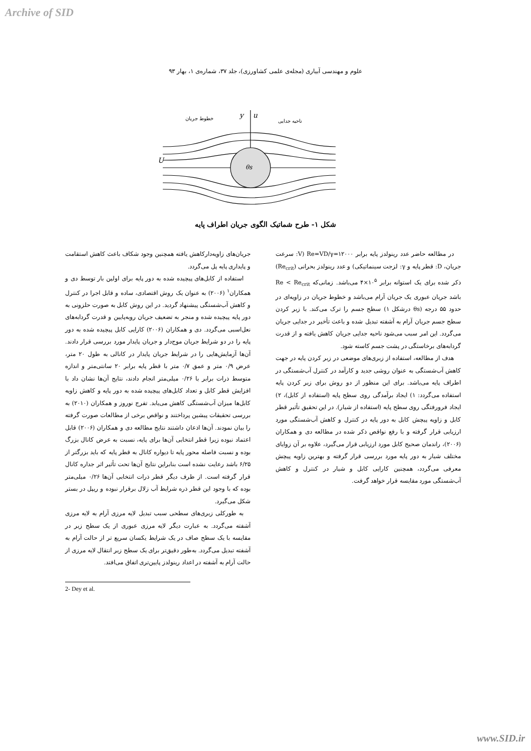Archive of SID
علوم و مهندسی آبیاری (مجله‌ی علمی کشاورزی)، جلد ۳۷، شماره‌ی ۱، بهار ۹۳
U
y
u
θs
خطوط جریان
ناحیه جدایی
شکل ۱- طرح شماتیک الگوی جریان اطراف پایه
جریان‌های زاویه‌دارکاهش یافته همچنین وجود شکاف باعث کاهش استقامت و پایداری پایه پل می‌گردد.
استفاده از کابل‌های پیچیده شده به دور پایه برای اولین بار توسط دی و همکاران<sup>۱</sup> (۲۰۰۶) به عنوان یک روش اقتصادی، ساده و قابل اجرا در کنترل و کاهش آب‌شستگی پیشنهاد گردید. در این روش کابل به صورت حلزونی به دور پایه پیچیده شده و منجر به تضعیف جریان روبه‌پایین و قدرت گردابه‌های نعل‌اسبی می‌گردد. دی و همکاران (۲۰۰۶) کارایی کابل پیچیده شده به دور پایه را در دو شرایط جریان موج‌دار و جریان پایدار مورد بررسی قرار دادند. آن‌ها آزمایش‌هایی را در شرایط جریان پایدار در کانالی به طول ۲۰ متر، عرض ۰/۹ متر و عمق ۰/۷ متر با قطر پایه برابر ۲۰ سانتی‌متر و اندازه متوسط ذرات برابر با ۰/۲۶ میلی‌متر انجام دادند، نتایج آن‌ها نشان داد با افزایش قطر کابل و تعداد کابل‌های پیچیده شده به دور پایه و کاهش زاویه کابل‌ها میزان آب‌شستگی کاهش می‌یابد. تفرج نوروز و همکاران (۲۰۱۰) به بررسی تحقیقات پیشین پرداختند و نواقص برخی از مطالعات صورت گرفته را بیان نمودند. آن‌ها اذعان داشتند نتایج مطالعه دی و همکاران (۲۰۰۶) قابل اعتماد نبوده زیرا قطر انتخابی آن‌ها برای پایه، نسبت به عرض کانال بزرگ بوده و نسبت فاصله محور پایه تا دیواره کانال به قطر پایه که باید بزرگتر از ۶/۲۵ باشد رعایت نشده است بنابراین نتایج آن‌ها تحت تأثیر اثر جداره کانال قرار گرفته است. از طرف دیگر قطر ذرات انتخابی آن‌ها ۰/۲۶ میلی‌متر بوده که با وجود این قطر ذره شرایط آب زلال برقرار نبوده و ریپل در بستر شکل می‌گیرد.
به طورکلی زبری‌های سطحی سبب تبدیل لایه مرزی آرام به لایه مرزی آشفته می‌گردد. به عبارت دیگر لایه مرزی عبوری از یک سطح زبر در مقایسه با یک سطح صاف در یک شرایط یکسان سریع تر از حالت آرام به آشفته تبدیل می‌گردد. به‌طور دقیق‌تر برای یک سطح زبر انتقال لایه مرزی از حالت آرام به آشفته در اعداد رینولدز پایین‌تری اتفاق می‌افتد.
2- Dey et al.
در مطالعه حاضر عدد رینولدز پایه برابر Re=VD/γ=۱۲۰۰۰ (V: سرعت جریان، D: قطر پایه و γ: لزجت سینماتیکی) و عدد رینولدز بحرانی (Re<sub>crit</sub>) ذکر شده برای یک استوانه برابر ۱۰<sup>۵</sup>×۴ می‌باشد. زمانی‌که Re < Re<sub>crit</sub> باشد جریان عبوری یک جریان آرام می‌باشد و خطوط جریان در زاویه‌ای در حدود ۵۵ درجه (θs درشکل ۱) سطح جسم را ترک می‌کند. با زبر کردن سطح جسم جریان آرام به آشفته تبدیل شده و باعث تأخیر در جدایی جریان می‌گردد. این امر سبب می‌شود ناحیه جدایی جریان کاهش یافته و از قدرت گردابه‌های برخاستگی در پشت جسم کاسته شود.
هدف از مطالعه، استفاده از زبری‌های موضعی در زبر کردن پایه در جهت کاهش آب‌شستگی به عنوان روشی جدید و کارآمد در کنترل آب‌شستگی در اطراف پایه می‌باشد. برای این منظور از دو روش برای زبر کردن پایه استفاده می‌گردد: ۱) ایجاد برآمدگی روی سطح پایه (استفاده از کابل)، ۲) ایجاد فرورفتگی روی سطح پایه (استفاده از شیار). در این تحقیق تأثیر قطر کابل و زاویه پیچش کابل به دور پایه در کنترل و کاهش آب‌شستگی مورد ارزیابی قرار گرفته و با رفع نواقص ذکر شده در مطالعه دی و همکاران (۲۰۰۶)، راندمان صحیح کابل مورد ارزیابی قرار می‌گیرد، علاوه بر آن زوایای مختلف شیار به دور پایه مورد بررسی قرار گرفته و بهترین زاویه پیچش معرفی می‌گردد، همچنین کارایی کابل و شیار در کنترل و کاهش آب‌شستگی مورد مقایسه قرار خواهد گرفت.
www.SID.ir